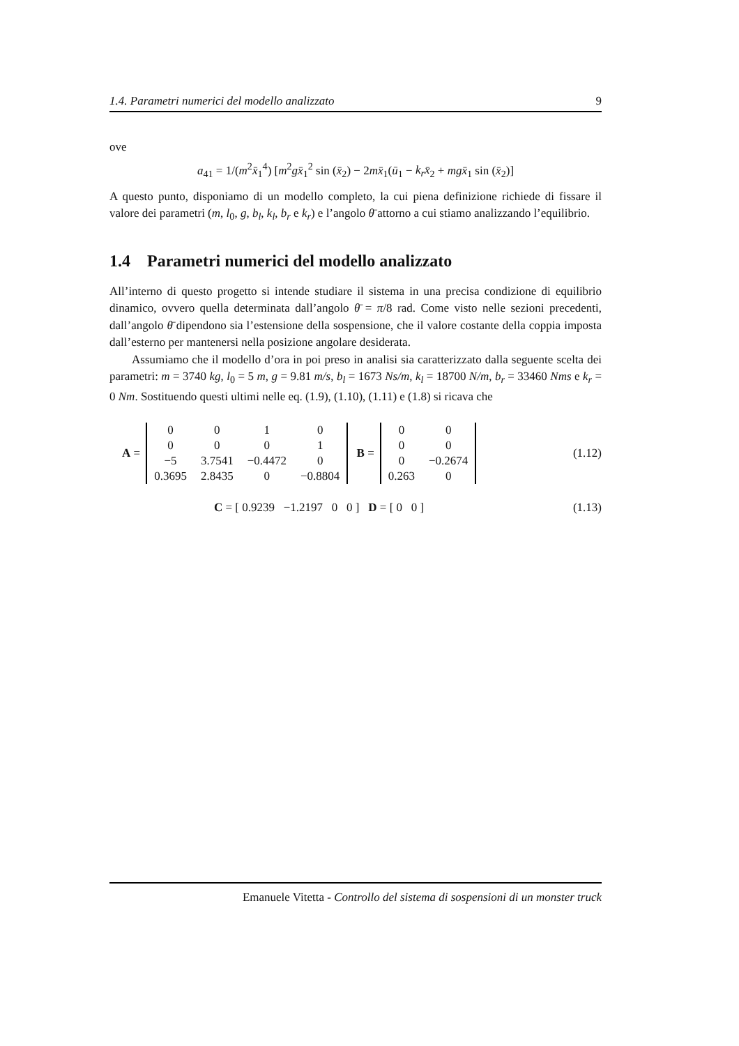1.4. Parametri numerici del modello analizzato 9
ove
a<sub>41</sub> = 1/(m<sup>2</sup>x̄<sub>1</sub><sup>4</sup>) [m<sup>2</sup>gx̄<sub>1</sub><sup>2</sup> sin (x̄<sub>2</sub>) − 2mx̄<sub>1</sub>(ū<sub>1</sub> − k<sub>r</sub>x̄<sub>2</sub> + mgx̄<sub>1</sub> sin (x̄<sub>2</sub>)]
A questo punto, disponiamo di un modello completo, la cui piena definizione richiede di fissare il valore dei parametri (m, l<sub>0</sub>, g, b<sub>l</sub>, k<sub>l</sub>, b<sub>r</sub> e k<sub>r</sub>) e l’angolo θ̄ attorno a cui stiamo analizzando l’equilibrio.
1.4 Parametri numerici del modello analizzato
All’interno di questo progetto si intende studiare il sistema in una precisa condizione di equilibrio dinamico, ovvero quella determinata dall’angolo θ̄ = π/8 rad. Come visto nelle sezioni precedenti, dall’angolo θ̄ dipendono sia l’estensione della sospensione, che il valore costante della coppia imposta dall’esterno per mantenersi nella posizione angolare desiderata.
Assumiamo che il modello d’ora in poi preso in analisi sia caratterizzato dalla seguente scelta dei parametri: m = 3740 kg, l<sub>0</sub> = 5 m, g = 9.81 m/s, b<sub>l</sub> = 1673 Ns/m, k<sub>l</sub> = 18700 N/m, b<sub>r</sub> = 33460 Nms e k<sub>r</sub> = 0 Nm. Sostituendo questi ultimi nelle eq. (1.9), (1.10), (1.11) e (1.8) si ricava che
A =
| 0 | 0 | 1 | 0 |
| 0 | 0 | 0 | 1 |
| −5 | 3.7541 | −0.4472 | 0 |
| 0.3695 | 2.8435 | 0 | −0.8804 |
B =
| 0 | 0 |
| 0 | 0 |
| 0 | −0.2674 |
| 0.263 | 0 |
(1.12)
C = [ 0.9239 −1.2197 0 0 ] D = [ 0 0 ] (1.13)
Emanuele Vitetta - Controllo del sistema di sospensioni di un monster truck